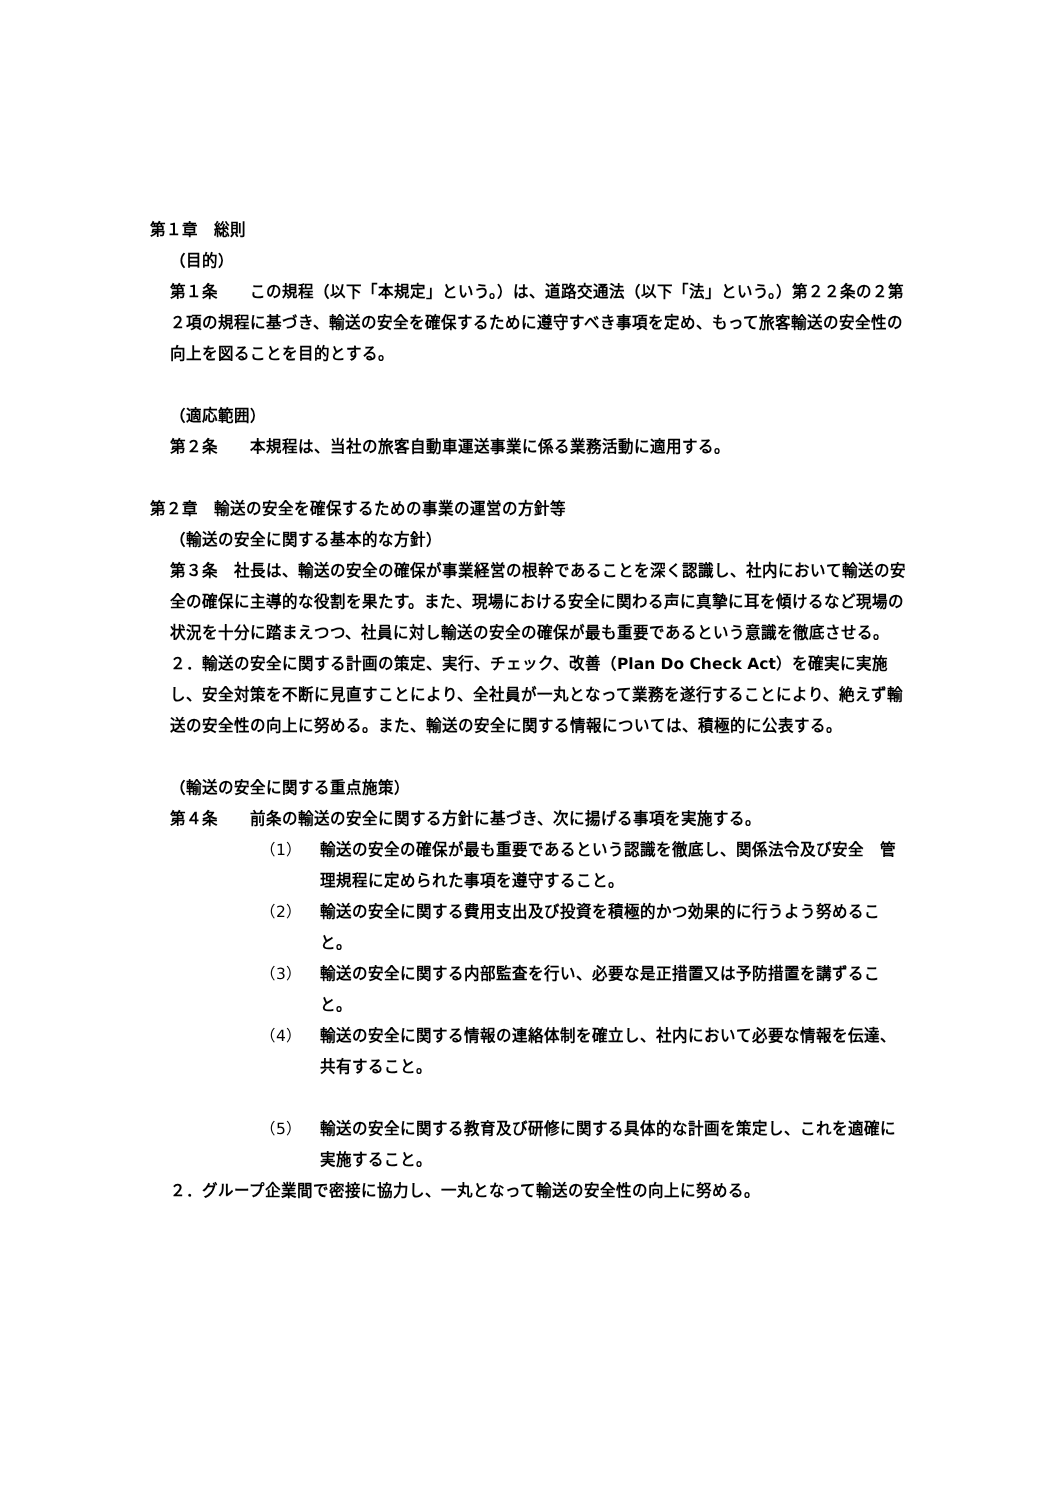第１章　総則
（目的）
第１条　　この規程（以下「本規定」という。）は、道路交通法（以下「法」という。）第２２条の２第２項の規程に基づき、輸送の安全を確保するために遵守すべき事項を定め、もって旅客輸送の安全性の向上を図ることを目的とする。
（適応範囲）
第２条　　本規程は、当社の旅客自動車運送事業に係る業務活動に適用する。
第２章　輸送の安全を確保するための事業の運営の方針等
（輸送の安全に関する基本的な方針）
第３条　社長は、輸送の安全の確保が事業経営の根幹であることを深く認識し、社内において輸送の安全の確保に主導的な役割を果たす。また、現場における安全に関わる声に真摯に耳を傾けるなど現場の状況を十分に踏まえつつ、社員に対し輸送の安全の確保が最も重要であるという意識を徹底させる。
２．輸送の安全に関する計画の策定、実行、チェック、改善（Plan Do Check Act）を確実に実施し、安全対策を不断に見直すことにより、全社員が一丸となって業務を遂行することにより、絶えず輸送の安全性の向上に努める。また、輸送の安全に関する情報については、積極的に公表する。
（輸送の安全に関する重点施策）
第４条　　前条の輸送の安全に関する方針に基づき、次に揚げる事項を実施する。
（1） 輸送の安全の確保が最も重要であるという認識を徹底し、関係法令及び安全　管理規程に定められた事項を遵守すること。
（2） 輸送の安全に関する費用支出及び投資を積極的かつ効果的に行うよう努めること。
（3） 輸送の安全に関する内部監査を行い、必要な是正措置又は予防措置を講ずること。
（4） 輸送の安全に関する情報の連絡体制を確立し、社内において必要な情報を伝達、共有すること。
（5） 輸送の安全に関する教育及び研修に関する具体的な計画を策定し、これを適確に実施すること。
２．グループ企業間で密接に協力し、一丸となって輸送の安全性の向上に努める。